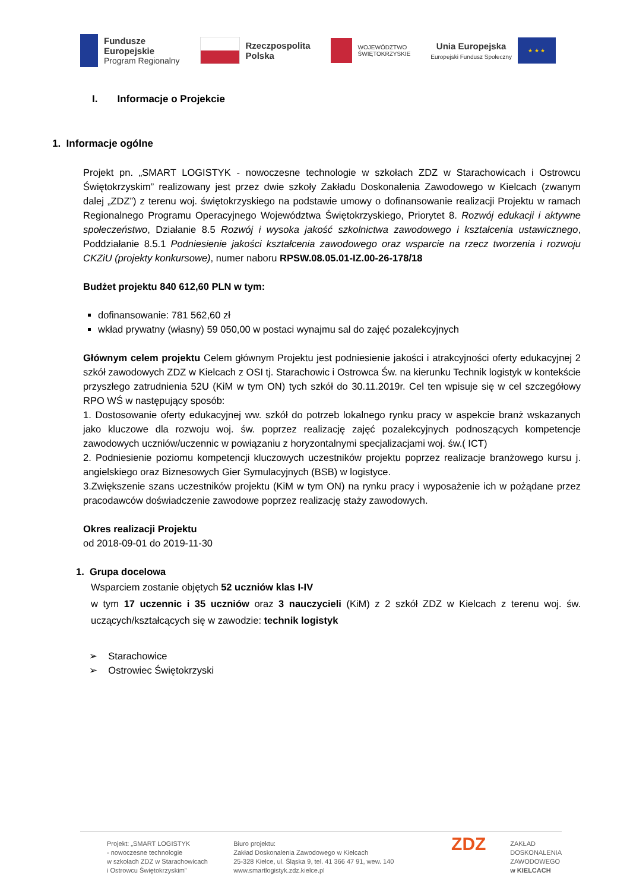Fundusze
Europejskie
Program Regionalny
Rzeczpospolita
Polska
WOJEWÓDZTWO
ŚWIĘTOKRZYSKIE
Unia Europejska
Europejski Fundusz Społeczny
★ ★ ★
I. Informacje o Projekcie
1. Informacje ogólne
Projekt pn. „SMART LOGISTYK - nowoczesne technologie w szkołach ZDZ w Starachowicach i Ostrowcu Świętokrzyskim” realizowany jest przez dwie szkoły Zakładu Doskonalenia Zawodowego w Kielcach (zwanym dalej „ZDZ”) z terenu woj. świętokrzyskiego na podstawie umowy o dofinansowanie realizacji Projektu w ramach Regionalnego Programu Operacyjnego Województwa Świętokrzyskiego, Priorytet 8. Rozwój edukacji i aktywne społeczeństwo, Działanie 8.5 Rozwój i wysoka jakość szkolnictwa zawodowego i kształcenia ustawicznego, Poddziałanie 8.5.1 Podniesienie jakości kształcenia zawodowego oraz wsparcie na rzecz tworzenia i rozwoju CKZiU (projekty konkursowe), numer naboru RPSW.08.05.01-IZ.00-26-178/18
Budżet projektu 840 612,60 PLN w tym:
dofinansowanie: 781 562,60 zł
wkład prywatny (własny) 59 050,00 w postaci wynajmu sal do zajęć pozalekcyjnych
Głównym celem projektu Celem głównym Projektu jest podniesienie jakości i atrakcyjności oferty edukacyjnej 2 szkół zawodowych ZDZ w Kielcach z OSI tj. Starachowic i Ostrowca Św. na kierunku Technik logistyk w kontekście przyszłego zatrudnienia 52U (KiM w tym ON) tych szkół do 30.11.2019r. Cel ten wpisuje się w cel szczegółowy RPO WŚ w następujący sposób:
1. Dostosowanie oferty edukacyjnej ww. szkół do potrzeb lokalnego rynku pracy w aspekcie branż wskazanych jako kluczowe dla rozwoju woj. św. poprzez realizację zajęć pozalekcyjnych podnoszących kompetencje zawodowych uczniów/uczennic w powiązaniu z horyzontalnymi specjalizacjami woj. św.( ICT)
2. Podniesienie poziomu kompetencji kluczowych uczestników projektu poprzez realizacje branżowego kursu j. angielskiego oraz Biznesowych Gier Symulacyjnych (BSB) w logistyce.
3.Zwiększenie szans uczestników projektu (KiM w tym ON) na rynku pracy i wyposażenie ich w pożądane przez pracodawców doświadczenie zawodowe poprzez realizację staży zawodowych.
Okres realizacji Projektu
od 2018-09-01 do 2019-11-30
1. Grupa docelowa
Wsparciem zostanie objętych 52 uczniów klas I-IV
w tym 17 uczennic i 35 uczniów oraz 3 nauczycieli (KiM) z 2 szkół ZDZ w Kielcach z terenu woj. św. uczących/kształcących się w zawodzie: technik logistyk
➢ Starachowice
➢ Ostrowiec Świętokrzyski
Projekt: „SMART LOGISTYK
- nowoczesne technologie
w szkołach ZDZ w Starachowicach
i Ostrowcu Świętokrzyskim”
Biuro projektu:
Zakład Doskonalenia Zawodowego w Kielcach
25-328 Kielce, ul. Śląska 9, tel. 41 366 47 91, wew. 140
www.smartlogistyk.zdz.kielce.pl
ZDZ
ZAKŁAD
DOSKONALENIA
ZAWODOWEGO
w KIELCACH